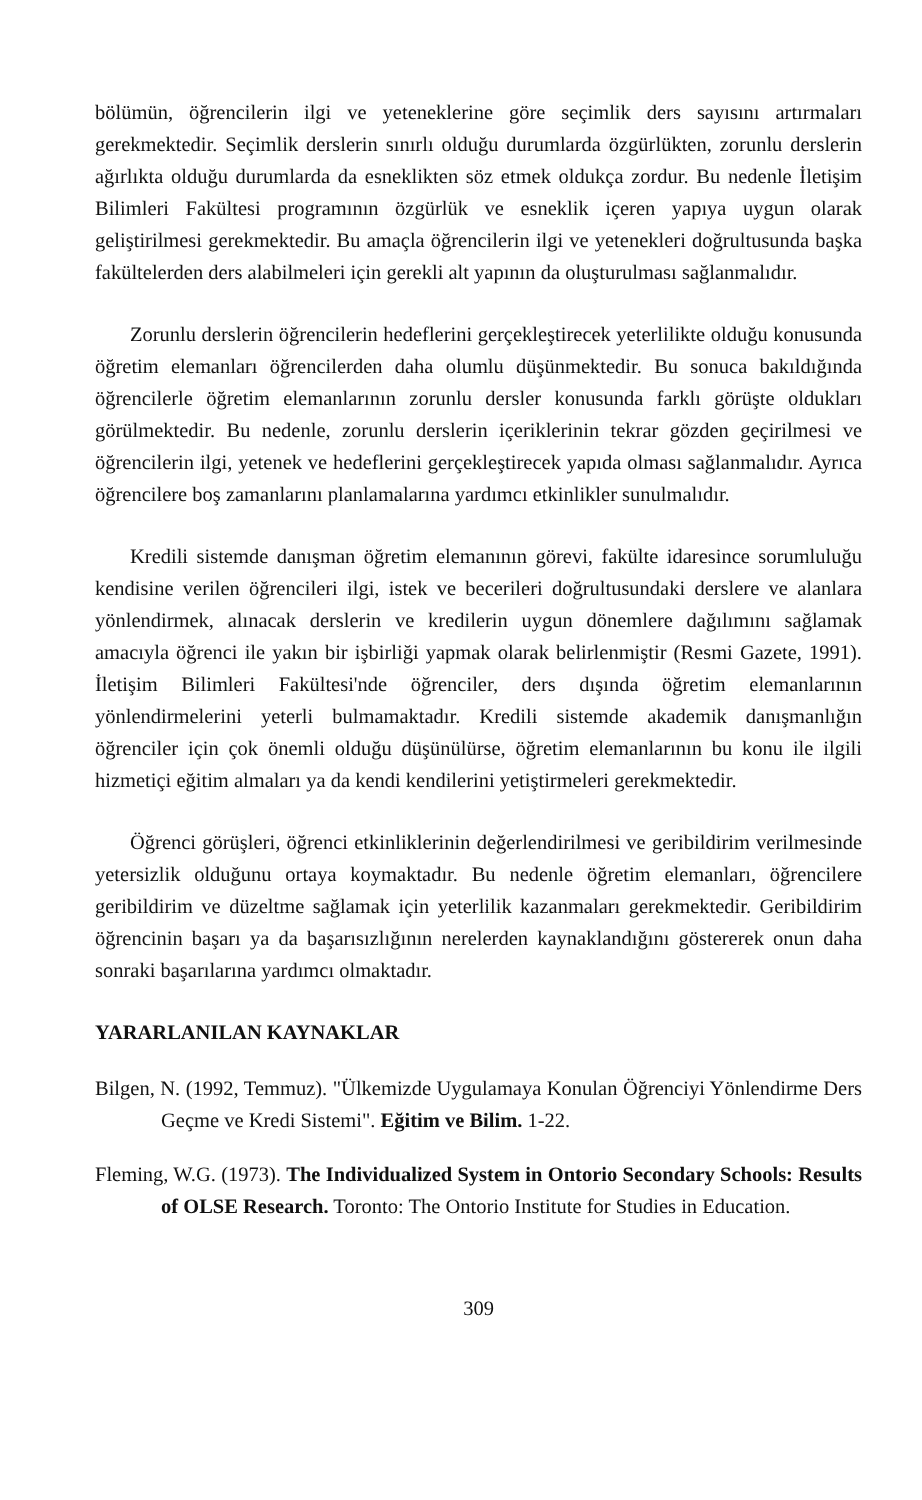bölümün, öğrencilerin ilgi ve yeteneklerine göre seçimlik ders sayısını artırmaları gerekmektedir. Seçimlik derslerin sınırlı olduğu durumlarda özgürlükten, zorunlu derslerin ağırlıkta olduğu durumlarda da esneklikten söz etmek oldukça zordur. Bu nedenle İletişim Bilimleri Fakültesi programının özgürlük ve esneklik içeren yapıya uygun olarak geliştirilmesi gerekmektedir. Bu amaçla öğrencilerin ilgi ve yetenekleri doğrultusunda başka fakültelerden ders alabilmeleri için gerekli alt yapının da oluşturulması sağlanmalıdır.
Zorunlu derslerin öğrencilerin hedeflerini gerçekleştirecek yeterlilikte olduğu konusunda öğretim elemanları öğrencilerden daha olumlu düşünmektedir. Bu sonuca bakıldığında öğrencilerle öğretim elemanlarının zorunlu dersler konusunda farklı görüşte oldukları görülmektedir. Bu nedenle, zorunlu derslerin içeriklerinin tekrar gözden geçirilmesi ve öğrencilerin ilgi, yetenek ve hedeflerini gerçekleştirecek yapıda olması sağlanmalıdır. Ayrıca öğrencilere boş zamanlarını planlamalarına yardımcı etkinlikler sunulmalıdır.
Kredili sistemde danışman öğretim elemanının görevi, fakülte idaresince sorumluluğu kendisine verilen öğrencileri ilgi, istek ve becerileri doğrultusundaki derslere ve alanlara yönlendirmek, alınacak derslerin ve kredilerin uygun dönemlere dağılımını sağlamak amacıyla öğrenci ile yakın bir işbirliği yapmak olarak belirlenmiştir (Resmi Gazete, 1991). İletişim Bilimleri Fakültesi'nde öğrenciler, ders dışında öğretim elemanlarının yönlendirmelerini yeterli bulmamaktadır. Kredili sistemde akademik danışmanlığın öğrenciler için çok önemli olduğu düşünülürse, öğretim elemanlarının bu konu ile ilgili hizmetiçi eğitim almaları ya da kendi kendilerini yetiştirmeleri gerekmektedir.
Öğrenci görüşleri, öğrenci etkinliklerinin değerlendirilmesi ve geribildirim verilmesinde yetersizlik olduğunu ortaya koymaktadır. Bu nedenle öğretim elemanları, öğrencilere geribildirim ve düzeltme sağlamak için yeterlilik kazanmaları gerekmektedir. Geribildirim öğrencinin başarı ya da başarısızlığının nerelerden kaynaklandığını göstererek onun daha sonraki başarılarına yardımcı olmaktadır.
YARARLANILAN KAYNAKLAR
Bilgen, N. (1992, Temmuz). "Ülkemizde Uygulamaya Konulan Öğrenciyi Yönlendirme Ders Geçme ve Kredi Sistemi". Eğitim ve Bilim. 1-22.
Fleming, W.G. (1973). The Individualized System in Ontorio Secondary Schools: Results of OLSE Research. Toronto: The Ontorio Institute for Studies in Education.
309